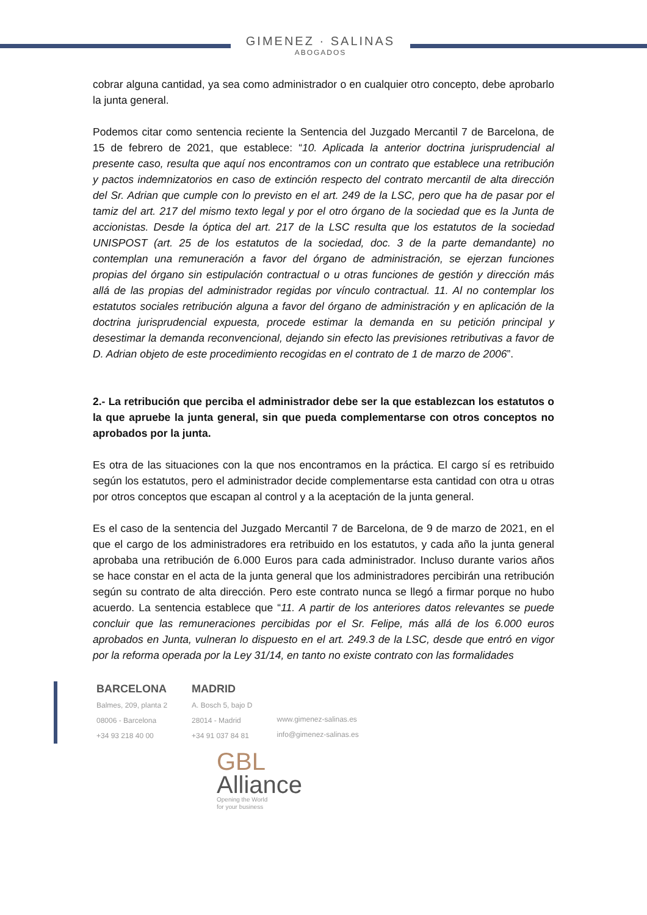GIMENEZ · SALINAS
ABOGADOS
cobrar alguna cantidad, ya sea como administrador o en cualquier otro concepto, debe aprobarlo la junta general.
Podemos citar como sentencia reciente la Sentencia del Juzgado Mercantil 7 de Barcelona, de 15 de febrero de 2021, que establece: “10. Aplicada la anterior doctrina jurisprudencial al presente caso, resulta que aquí nos encontramos con un contrato que establece una retribución y pactos indemnizatorios en caso de extinción respecto del contrato mercantil de alta dirección del Sr. Adrian que cumple con lo previsto en el art. 249 de la LSC, pero que ha de pasar por el tamiz del art. 217 del mismo texto legal y por el otro órgano de la sociedad que es la Junta de accionistas. Desde la óptica del art. 217 de la LSC resulta que los estatutos de la sociedad UNISPOST (art. 25 de los estatutos de la sociedad, doc. 3 de la parte demandante) no contemplan una remuneración a favor del órgano de administración, se ejerzan funciones propias del órgano sin estipulación contractual o u otras funciones de gestión y dirección más allá de las propias del administrador regidas por vínculo contractual. 11. Al no contemplar los estatutos sociales retribución alguna a favor del órgano de administración y en aplicación de la doctrina jurisprudencial expuesta, procede estimar la demanda en su petición principal y desestimar la demanda reconvencional, dejando sin efecto las previsiones retributivas a favor de D. Adrian objeto de este procedimiento recogidas en el contrato de 1 de marzo de 2006”.
2.- La retribución que perciba el administrador debe ser la que establezcan los estatutos o la que apruebe la junta general, sin que pueda complementarse con otros conceptos no aprobados por la junta.
Es otra de las situaciones con la que nos encontramos en la práctica. El cargo sí es retribuido según los estatutos, pero el administrador decide complementarse esta cantidad con otra u otras por otros conceptos que escapan al control y a la aceptación de la junta general.
Es el caso de la sentencia del Juzgado Mercantil 7 de Barcelona, de 9 de marzo de 2021, en el que el cargo de los administradores era retribuido en los estatutos, y cada año la junta general aprobaba una retribución de 6.000 Euros para cada administrador. Incluso durante varios años se hace constar en el acta de la junta general que los administradores percibirán una retribución según su contrato de alta dirección. Pero este contrato nunca se llegó a firmar porque no hubo acuerdo. La sentencia establece que “11. A partir de los anteriores datos relevantes se puede concluir que las remuneraciones percibidas por el Sr. Felipe, más allá de los 6.000 euros aprobados en Junta, vulneran lo dispuesto en el art. 249.3 de la LSC, desde que entró en vigor por la reforma operada por la Ley 31/14, en tanto no existe contrato con las formalidades
BARCELONA
Balmes, 209, planta 2
08006 - Barcelona
+34 93 218 40 00
MADRID
A. Bosch 5, bajo D
28014 - Madrid
+34 91 037 84 81
www.gimenez-salinas.es
info@gimenez-salinas.es
GBL
Alliance
Opening the World
for your business